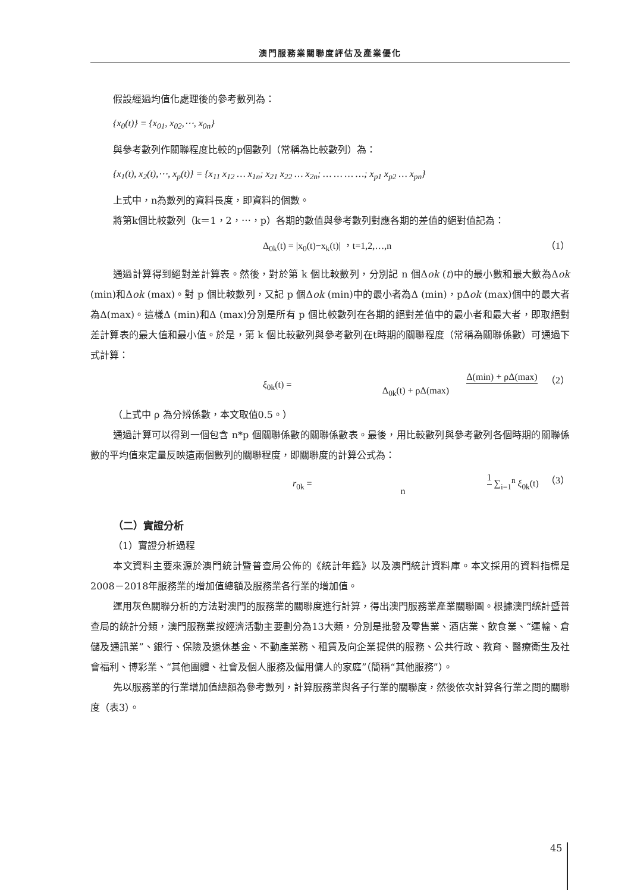澳門服務業關聯度評估及產業優化
假設經過均值化處理後的參考數列為：
{x<sub>0</sub>(t)} = {x<sub>01</sub>, x<sub>02</sub>,⋯, x<sub>0n</sub>}
與參考數列作關聯程度比較的p個數列（常稱為比較數列）為：
{x<sub>1</sub>(t), x<sub>2</sub>(t),⋯, x<sub>p</sub>(t)} = {x<sub>11</sub> x<sub>12</sub> … x<sub>1n</sub>; x<sub>21</sub> x<sub>22</sub> … x<sub>2n</sub>; … … … …; x<sub>p1</sub> x<sub>p2</sub> … x<sub>pn</sub>}
上式中，n為數列的資料長度，即資料的個數。
將第k個比較數列（k＝1，2，⋯，p）各期的數值與參考數列對應各期的差值的絕對值記為：
Δ<sub>0k</sub>(t) = |x<sub>0</sub>(t)−x<sub>k</sub>(t)| ，t=1,2,…,n （1）
通過計算得到絕對差計算表。然後，對於第 k 個比較數列，分別記 n 個Δok (t)中的最小數和最大數為Δok (min)和Δok (max)。對 p 個比較數列，又記 p 個Δok (min)中的最小者為Δ (min)，pΔok (max)個中的最大者為Δ(max)。這樣Δ (min)和Δ (max)分別是所有 p 個比較數列在各期的絕對差值中的最小者和最大者，即取絕對差計算表的最大值和最小值。於是，第 k 個比較數列與參考數列在t時期的關聯程度（常稱為關聯係數）可通過下式計算：
ξ<sub>0k</sub>(t) = Δ(min) + ρΔ(max) Δ<sub>0k</sub>(t) + ρΔ(max) （2）
（上式中 ρ 為分辨係數，本文取值0.5。）
通過計算可以得到一個包含 n*p 個關聯係數的關聯係數表。最後，用比較數列與參考數列各個時期的關聯係數的平均值來定量反映這兩個數列的關聯程度，即關聯度的計算公式為：
r<sub>0k</sub> = 1 n ∑<sub>i=1</sub><sup>n</sup> ξ<sub>0k</sub>(t) （3）
（二）實證分析
（1）實證分析過程
本文資料主要來源於澳門統計暨普查局公佈的《統計年鑑》以及澳門統計資料庫。本文採用的資料指標是2008－2018年服務業的增加值總額及服務業各行業的增加值。
運用灰色關聯分析的方法對澳門的服務業的關聯度進行計算，得出澳門服務業產業關聯圖。根據澳門統計暨普查局的統計分類，澳門服務業按經濟活動主要劃分為13大類，分別是批發及零售業、酒店業、飲食業、“運輸、倉儲及通訊業”、銀行、保險及退休基金、不動產業務、租賃及向企業提供的服務、公共行政、教育、醫療衛生及社會福利、博彩業、“其他團體、社會及個人服務及僱用傭人的家庭”（簡稱“其他服務”）。
先以服務業的行業增加值總額為參考數列，計算服務業與各子行業的關聯度，然後依次計算各行業之間的關聯度（表3）。
45